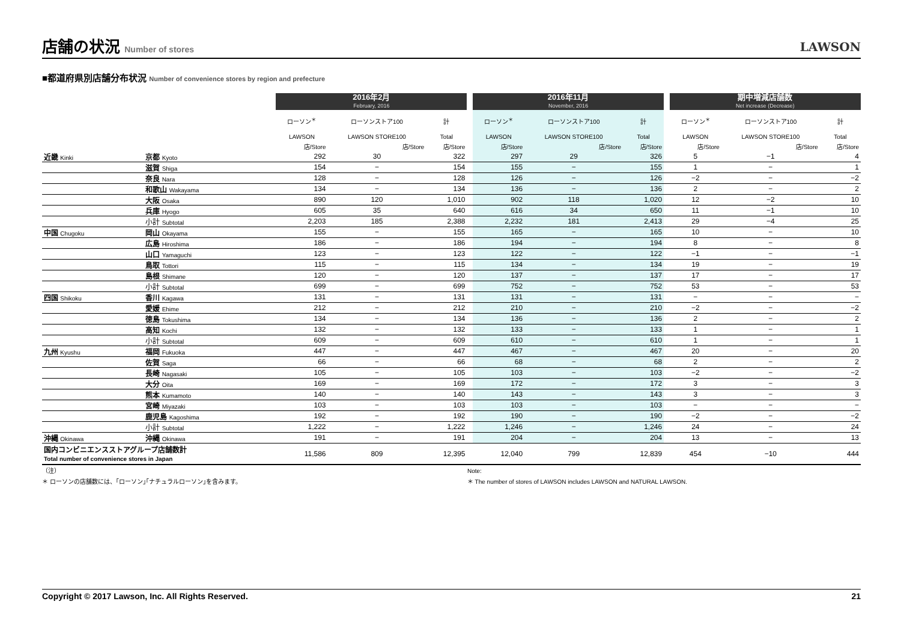店舗の状況 Number of stores
LAWSON
■都道府県別店舗分布状況 Number of convenience stores by region and prefecture
| | | 2016年2月 February, 2016 | | | | 2016年11月 November, 2016 | | | | 期中増減店舗数 Net increase (Decrease) | | |
| | | ローソン<sup>＊</sup> | ローソンストア100 | 計 | | ローソン<sup>＊</sup> | ローソンストア100 | 計 | | ローソン<sup>＊</sup> | ローソンストア100 | 計 |
| | | LAWSON | LAWSON STORE100 | Total | | LAWSON | LAWSON STORE100 | Total | | LAWSON | LAWSON STORE100 | Total |
| | | 店/Store | 店/Store | 店/Store | | 店/Store | 店/Store | 店/Store | | 店/Store | 店/Store | 店/Store |
| 近畿 Kinki | 京都 Kyoto | 292 | 30 | 322 | | 297 | 29 | 326 | | 5 | −1 | 4 |
| | 滋賀 Shiga | 154 | − | 154 | | 155 | − | 155 | | 1 | − | 1 |
| | 奈良 Nara | 128 | − | 128 | | 126 | − | 126 | | −2 | − | −2 |
| | 和歌山 Wakayama | 134 | − | 134 | | 136 | − | 136 | | 2 | − | 2 |
| | 大阪 Osaka | 890 | 120 | 1,010 | | 902 | 118 | 1,020 | | 12 | −2 | 10 |
| | 兵庫 Hyogo | 605 | 35 | 640 | | 616 | 34 | 650 | | 11 | −1 | 10 |
| | 小計 Subtotal | 2,203 | 185 | 2,388 | | 2,232 | 181 | 2,413 | | 29 | −4 | 25 |
| 中国 Chugoku | 岡山 Okayama | 155 | − | 155 | | 165 | − | 165 | | 10 | − | 10 |
| | 広島 Hiroshima | 186 | − | 186 | | 194 | − | 194 | | 8 | − | 8 |
| | 山口 Yamaguchi | 123 | − | 123 | | 122 | − | 122 | | −1 | − | −1 |
| | 鳥取 Tottori | 115 | − | 115 | | 134 | − | 134 | | 19 | − | 19 |
| | 島根 Shimane | 120 | − | 120 | | 137 | − | 137 | | 17 | − | 17 |
| | 小計 Subtotal | 699 | − | 699 | | 752 | − | 752 | | 53 | − | 53 |
| 四国 Shikoku | 香川 Kagawa | 131 | − | 131 | | 131 | − | 131 | | − | − | − |
| | 愛媛 Ehime | 212 | − | 212 | | 210 | − | 210 | | −2 | − | −2 |
| | 徳島 Tokushima | 134 | − | 134 | | 136 | − | 136 | | 2 | − | 2 |
| | 高知 Kochi | 132 | − | 132 | | 133 | − | 133 | | 1 | − | 1 |
| | 小計 Subtotal | 609 | − | 609 | | 610 | − | 610 | | 1 | − | 1 |
| 九州 Kyushu | 福岡 Fukuoka | 447 | − | 447 | | 467 | − | 467 | | 20 | − | 20 |
| | 佐賀 Saga | 66 | − | 66 | | 68 | − | 68 | | 2 | − | 2 |
| | 長崎 Nagasaki | 105 | − | 105 | | 103 | − | 103 | | −2 | − | −2 |
| | 大分 Oita | 169 | − | 169 | | 172 | − | 172 | | 3 | − | 3 |
| | 熊本 Kumamoto | 140 | − | 140 | | 143 | − | 143 | | 3 | − | 3 |
| | 宮崎 Miyazaki | 103 | − | 103 | | 103 | − | 103 | | − | − | − |
| | 鹿児島 Kagoshima | 192 | − | 192 | | 190 | − | 190 | | −2 | − | −2 |
| | 小計 Subtotal | 1,222 | − | 1,222 | | 1,246 | − | 1,246 | | 24 | − | 24 |
| 沖縄 Okinawa | 沖縄 Okinawa | 191 | − | 191 | | 204 | − | 204 | | 13 | − | 13 |
| 国内コンビニエンスストアグループ店舗数計 Total number of convenience stores in Japan | | 11,586 | 809 | 12,395 | | 12,040 | 799 | 12,839 | | 454 | −10 | 444 |
（注）
＊ ローソンの店舗数には、｢ローソン｣｢ナチュラルローソン｣を含みます。
Note:
＊ The number of stores of LAWSON includes LAWSON and NATURAL LAWSON.
Copyright © 2017 Lawson, Inc. All Rights Reserved. 21